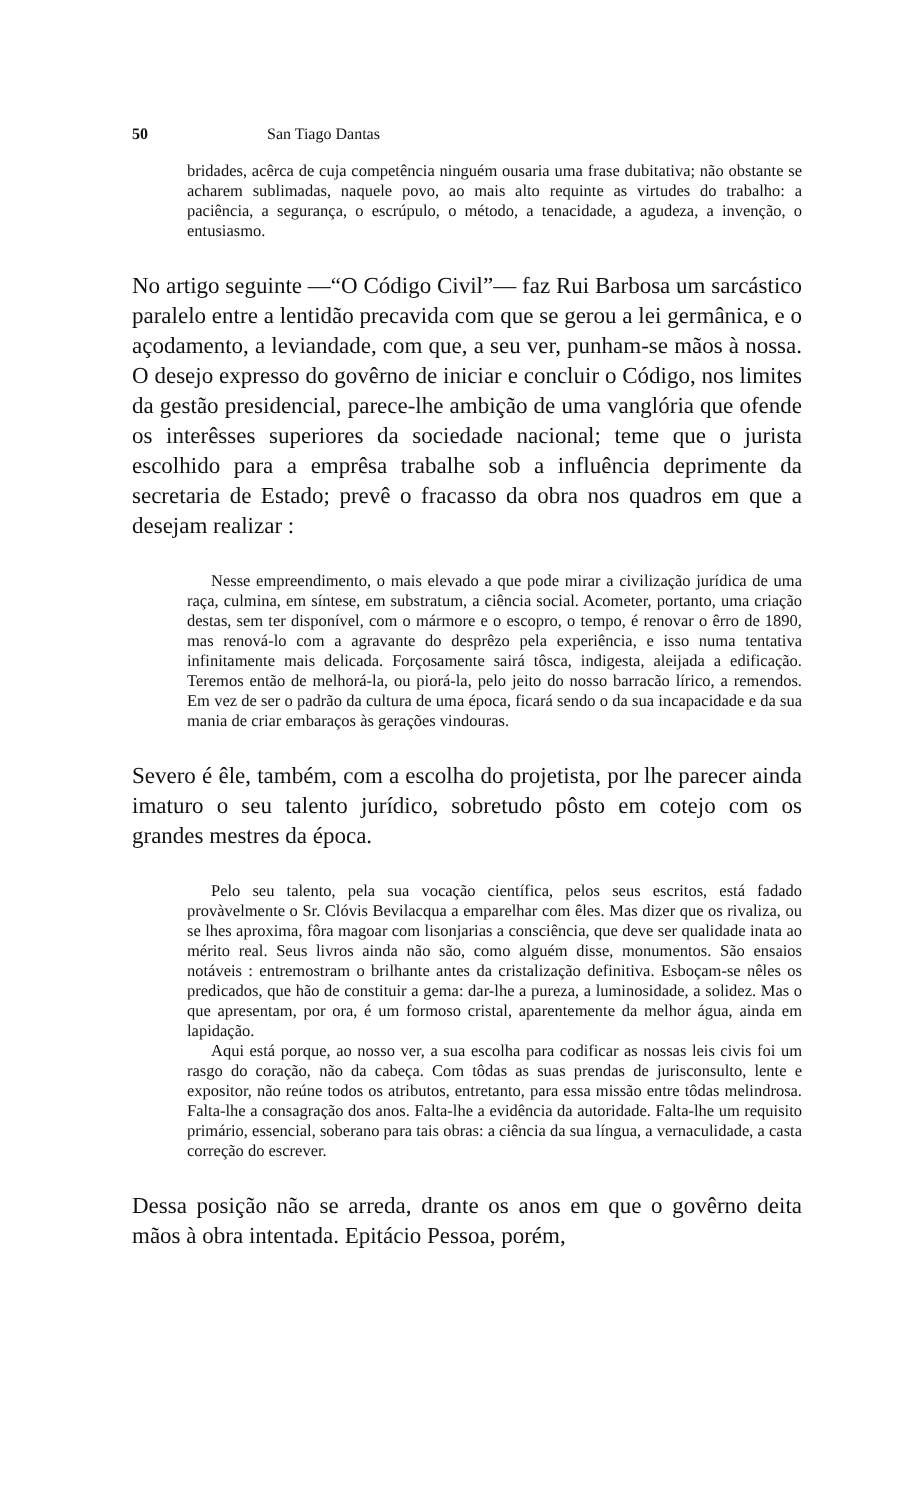50 San Tiago Dantas
bridades, acêrca de cuja competência ninguém ousaria uma frase dubitativa; não obstante se acharem sublimadas, naquele povo, ao mais alto requinte as virtudes do trabalho: a paciência, a segurança, o escrúpulo, o método, a tenacidade, a agudeza, a invenção, o entusiasmo.
No artigo seguinte —“O Código Civil”— faz Rui Barbosa um sarcástico paralelo entre a lentidão precavida com que se gerou a lei germânica, e o açodamento, a leviandade, com que, a seu ver, punham-se mãos à nossa. O desejo expresso do govêrno de iniciar e concluir o Código, nos limites da gestão presidencial, parece-lhe ambição de uma vanglória que ofende os interêsses superiores da sociedade nacional; teme que o jurista escolhido para a emprêsa trabalhe sob a influência deprimente da secretaria de Estado; prevê o fracasso da obra nos quadros em que a desejam realizar :
Nesse empreendimento, o mais elevado a que pode mirar a civilização jurídica de uma raça, culmina, em síntese, em substratum, a ciência social. Acometer, portanto, uma criação destas, sem ter disponível, com o mármore e o escopro, o tempo, é renovar o êrro de 1890, mas renová-lo com a agravante do desprêzo pela experiência, e isso numa tentativa infinitamente mais delicada. Forçosamente sairá tôsca, indigesta, aleijada a edificação. Teremos então de melhorá-la, ou piorá-la, pelo jeito do nosso barracão lírico, a remendos. Em vez de ser o padrão da cultura de uma época, ficará sendo o da sua incapacidade e da sua mania de criar embaraços às gerações vindouras.
Severo é êle, também, com a escolha do projetista, por lhe parecer ainda imaturo o seu talento jurídico, sobretudo pôsto em cotejo com os grandes mestres da época.
Pelo seu talento, pela sua vocação científica, pelos seus escritos, está fadado provàvelmente o Sr. Clóvis Bevilacqua a emparelhar com êles. Mas dizer que os rivaliza, ou se lhes aproxima, fôra magoar com lisonjarias a consciência, que deve ser qualidade inata ao mérito real. Seus livros ainda não são, como alguém disse, monumentos. São ensaios notáveis : entremostram o brilhante antes da cristalização definitiva. Esboçam-se nêles os predicados, que hão de constituir a gema: dar-lhe a pureza, a luminosidade, a solidez. Mas o que apresentam, por ora, é um formoso cristal, aparentemente da melhor água, ainda em lapidação.
Aqui está porque, ao nosso ver, a sua escolha para codificar as nossas leis civis foi um rasgo do coração, não da cabeça. Com tôdas as suas prendas de jurisconsulto, lente e expositor, não reúne todos os atributos, entretanto, para essa missão entre tôdas melindrosa. Falta-lhe a consagração dos anos. Falta-lhe a evidência da autoridade. Falta-lhe um requisito primário, essencial, soberano para tais obras: a ciência da sua língua, a vernaculidade, a casta correção do escrever.
Dessa posição não se arreda, drante os anos em que o govêrno deita mãos à obra intentada. Epitácio Pessoa, porém,